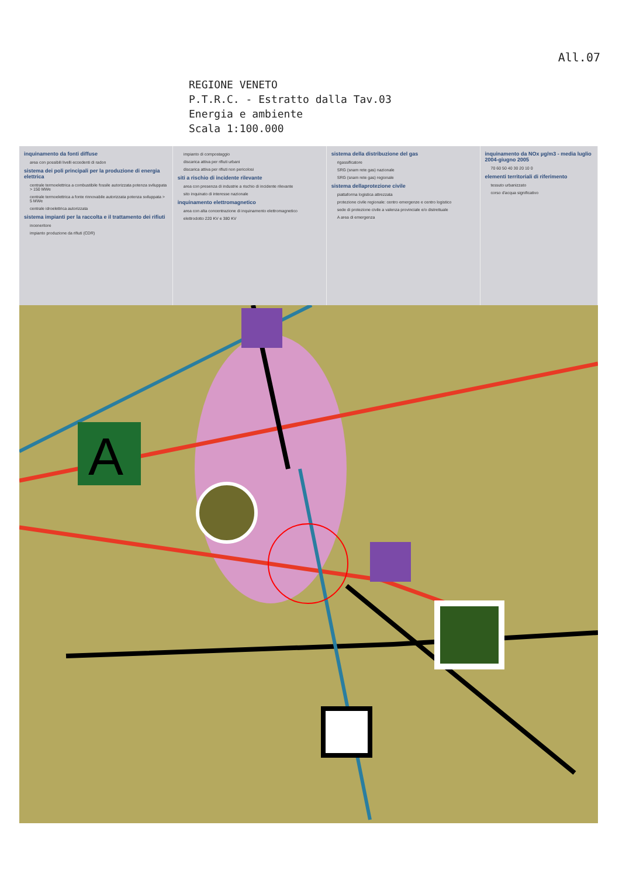All.07
REGIONE VENETO
P.T.R.C. - Estratto dalla Tav.03
Energia e ambiente
Scala 1:100.000
inquinamento da fonti diffuse
area con possibili livelli eccedenti di radon
sistema dei poli principali per la produzione di energia elettrica
centrale termoelettrica a combustibile fossile autorizzata potenza sviluppata > 150 MWe
centrale termoelettrica a fonte rinnovabile autorizzata potenza sviluppata > 5 MWe
centrale idroelettrica autorizzata
sistema impianti per la raccolta e il trattamento dei rifiuti
inceneritore
impianto produzione da rifiuti (CDR)
impianto di compostaggio
discarica attiva per rifiuti urbani
discarica attiva per rifiuti non pericolosi
siti a rischio di incidente rilevante
area con presenza di industrie a rischio di incidente rilevante
sito inquinato di interesse nazionale
inquinamento elettromagnetico
area con alta concentrazione di inquinamento elettromagnetico
elettrodotto 220 KV e 380 KV
sistema della distribuzione del gas
rigassificatore
SRG (snam rete gas) nazionale
SRG (snam rete gas) regionale
sistema dellaprotezione civile
piattaforma logistica attrezzata
protezione civile regionale: centro emergenze e centro logistico
sede di protezione civile a valenza provinciale e/o distrettuale
A area di emergenza
inquinamento da NOx µg/m3 - media luglio 2004-giugno 2005
70 60 50 40 30 20 10 0
elementi territoriali di riferimento
tessuto urbanizzato
corso d'acqua significativo
A